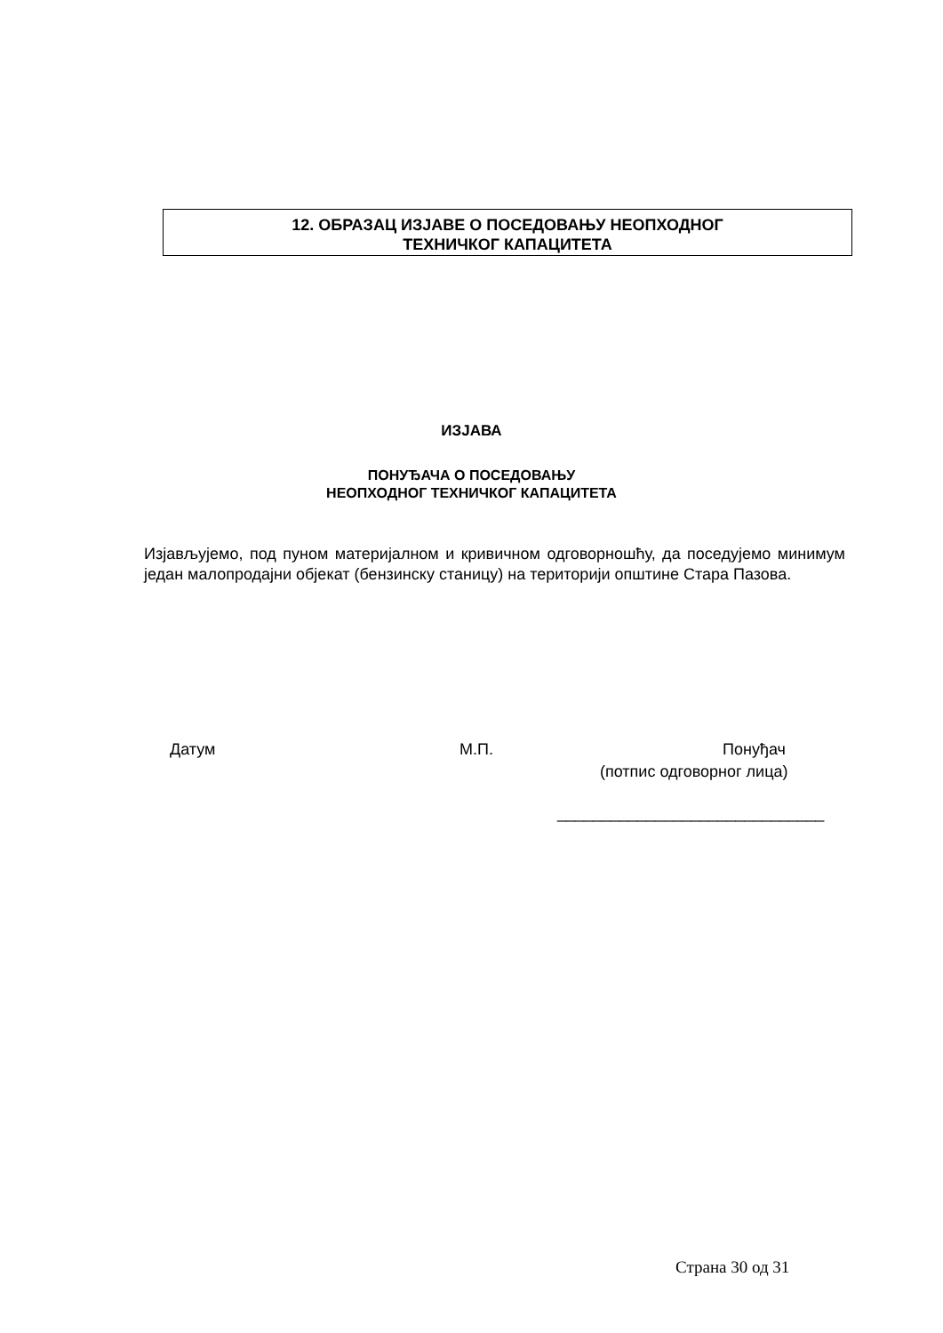12. ОБРАЗАЦ ИЗЈАВЕ О ПОСЕДОВАЊУ НЕОПХОДНОГ
ТЕХНИЧКОГ КАПАЦИТЕТА
ИЗЈАВА
ПОНУЂАЧА О ПОСЕДОВАЊУ
НЕОПХОДНОГ ТЕХНИЧКОГ КАПАЦИТЕТА
Изјављујемо, под пуном материјалном и кривичном одговорношћу, да поседујемо минимум један малопродајни објекат (бензинску станицу) на територији општине Стара Пазова.
Датум М.П. Понуђач
(потпис одговорног лица)
______________________________
Страна 30 од 31